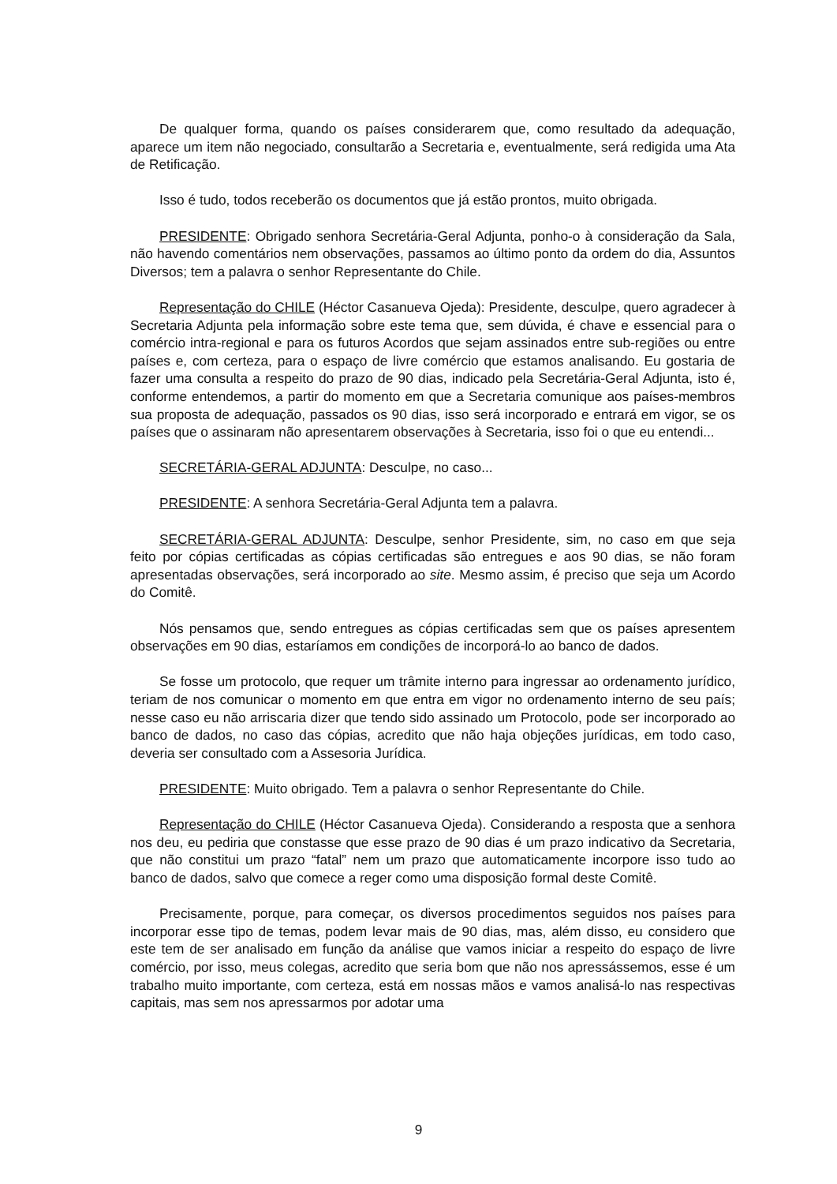De qualquer forma, quando os países considerarem que, como resultado da adequação, aparece um item não negociado, consultarão a Secretaria e, eventualmente, será redigida uma Ata de Retificação.
Isso é tudo, todos receberão os documentos que já estão prontos, muito obrigada.
PRESIDENTE: Obrigado senhora Secretária-Geral Adjunta, ponho-o à consideração da Sala, não havendo comentários nem observações, passamos ao último ponto da ordem do dia, Assuntos Diversos; tem a palavra o senhor Representante do Chile.
Representação do CHILE (Héctor Casanueva Ojeda): Presidente, desculpe, quero agradecer à Secretaria Adjunta pela informação sobre este tema que, sem dúvida, é chave e essencial para o comércio intra-regional e para os futuros Acordos que sejam assinados entre sub-regiões ou entre países e, com certeza, para o espaço de livre comércio que estamos analisando. Eu gostaria de fazer uma consulta a respeito do prazo de 90 dias, indicado pela Secretária-Geral Adjunta, isto é, conforme entendemos, a partir do momento em que a Secretaria comunique aos países-membros sua proposta de adequação, passados os 90 dias, isso será incorporado e entrará em vigor, se os países que o assinaram não apresentarem observações à Secretaria, isso foi o que eu entendi...
SECRETÁRIA-GERAL ADJUNTA: Desculpe, no caso...
PRESIDENTE: A senhora Secretária-Geral Adjunta tem a palavra.
SECRETÁRIA-GERAL ADJUNTA: Desculpe, senhor Presidente, sim, no caso em que seja feito por cópias certificadas as cópias certificadas são entregues e aos 90 dias, se não foram apresentadas observações, será incorporado ao site. Mesmo assim, é preciso que seja um Acordo do Comitê.
Nós pensamos que, sendo entregues as cópias certificadas sem que os países apresentem observações em 90 dias, estaríamos em condições de incorporá-lo ao banco de dados.
Se fosse um protocolo, que requer um trâmite interno para ingressar ao ordenamento jurídico, teriam de nos comunicar o momento em que entra em vigor no ordenamento interno de seu país; nesse caso eu não arriscaria dizer que tendo sido assinado um Protocolo, pode ser incorporado ao banco de dados, no caso das cópias, acredito que não haja objeções jurídicas, em todo caso, deveria ser consultado com a Assesoria Jurídica.
PRESIDENTE: Muito obrigado. Tem a palavra o senhor Representante do Chile.
Representação do CHILE (Héctor Casanueva Ojeda). Considerando a resposta que a senhora nos deu, eu pediria que constasse que esse prazo de 90 dias é um prazo indicativo da Secretaria, que não constitui um prazo “fatal” nem um prazo que automaticamente incorpore isso tudo ao banco de dados, salvo que comece a reger como uma disposição formal deste Comitê.
Precisamente, porque, para começar, os diversos procedimentos seguidos nos países para incorporar esse tipo de temas, podem levar mais de 90 dias, mas, além disso, eu considero que este tem de ser analisado em função da análise que vamos iniciar a respeito do espaço de livre comércio, por isso, meus colegas, acredito que seria bom que não nos apressássemos, esse é um trabalho muito importante, com certeza, está em nossas mãos e vamos analisá-lo nas respectivas capitais, mas sem nos apressarmos por adotar uma
9